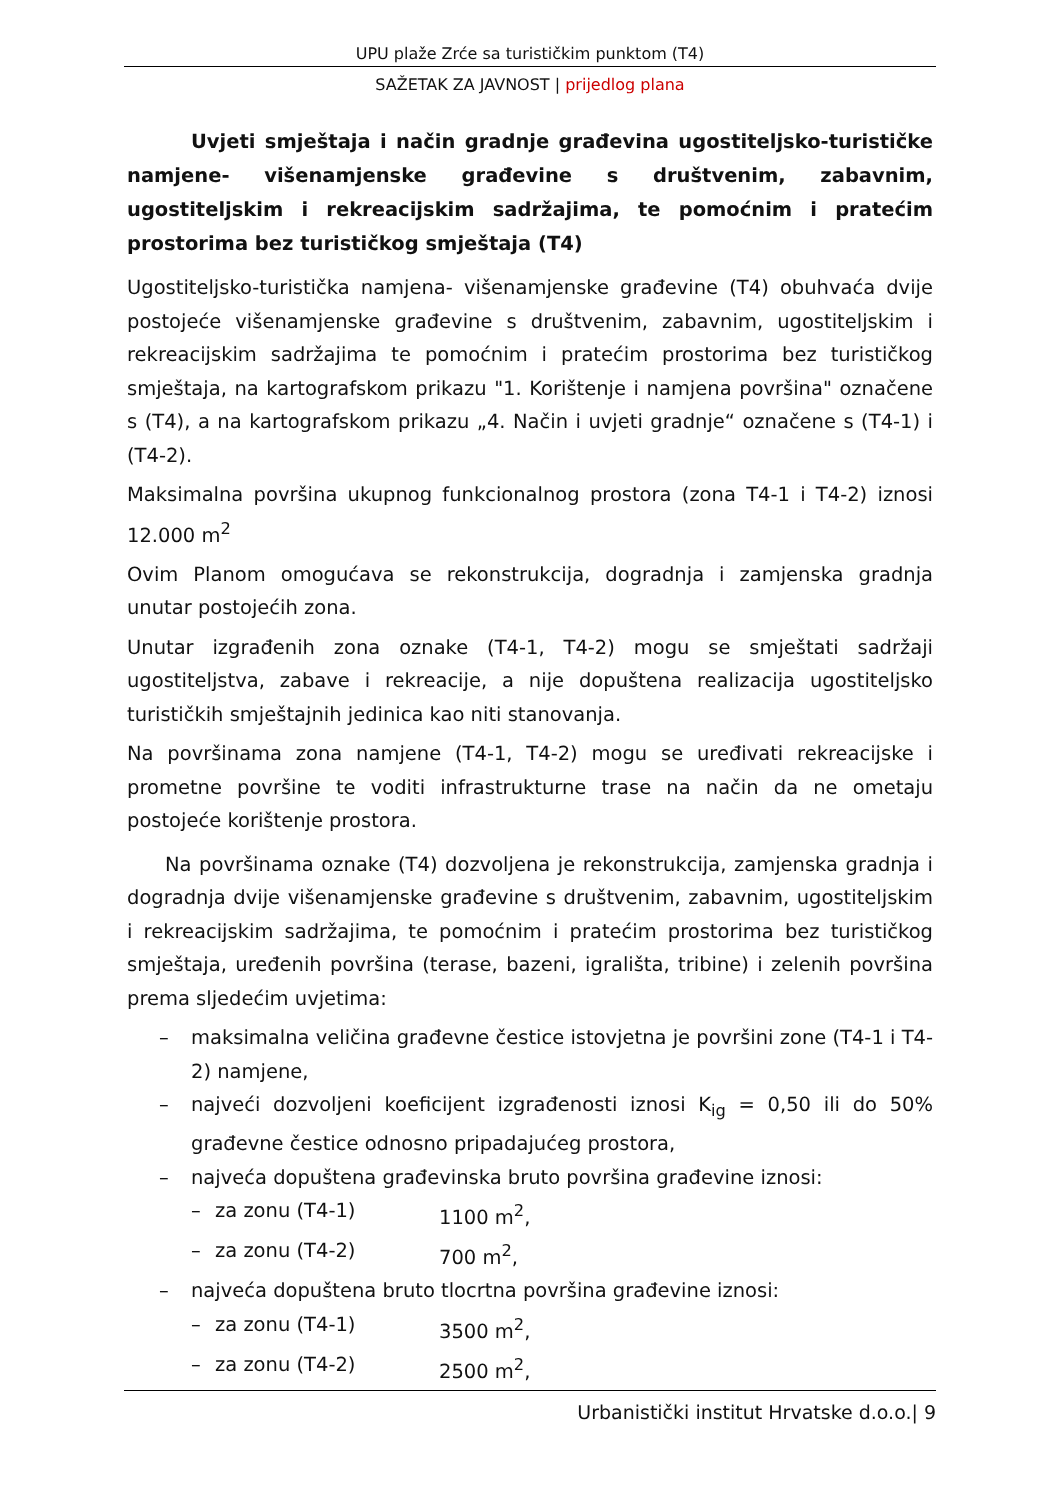UPU plaže Zrće sa turističkim punktom (T4)
SAŽETAK ZA JAVNOST | prijedlog plana
Uvjeti smještaja i način gradnje građevina ugostiteljsko-turističke namjene- višenamjenske građevine s društvenim, zabavnim, ugostiteljskim i rekreacijskim sadržajima, te pomoćnim i pratećim prostorima bez turističkog smještaja (T4)
Ugostiteljsko-turistička namjena- višenamjenske građevine (T4) obuhvaća dvije postojeće višenamjenske građevine s društvenim, zabavnim, ugostiteljskim i rekreacijskim sadržajima te pomoćnim i pratećim prostorima bez turističkog smještaja, na kartografskom prikazu "1. Korištenje i namjena površina" označene s (T4), a na kartografskom prikazu „4. Način i uvjeti gradnje“ označene s (T4-1) i (T4-2).
Maksimalna površina ukupnog funkcionalnog prostora (zona T4-1 i T4-2) iznosi 12.000 m<sup>2</sup>
Ovim Planom omogućava se rekonstrukcija, dogradnja i zamjenska gradnja unutar postojećih zona.
Unutar izgrađenih zona oznake (T4-1, T4-2) mogu se smještati sadržaji ugostiteljstva, zabave i rekreacije, a nije dopuštena realizacija ugostiteljsko turističkih smještajnih jedinica kao niti stanovanja.
Na površinama zona namjene (T4-1, T4-2) mogu se uređivati rekreacijske i prometne površine te voditi infrastrukturne trase na način da ne ometaju postojeće korištenje prostora.
Na površinama oznake (T4) dozvoljena je rekonstrukcija, zamjenska gradnja i dogradnja dvije višenamjenske građevine s društvenim, zabavnim, ugostiteljskim i rekreacijskim sadržajima, te pomoćnim i pratećim prostorima bez turističkog smještaja, uređenih površina (terase, bazeni, igrališta, tribine) i zelenih površina prema sljedećim uvjetima:
– maksimalna veličina građevne čestice istovjetna je površini zone (T4-1 i T4-2) namjene,
– najveći dozvoljeni koeficijent izgrađenosti iznosi K<sub>ig</sub> = 0,50 ili do 50% građevne čestice odnosno pripadajućeg prostora,
– najveća dopuštena građevinska bruto površina građevine iznosi:
– za zonu (T4-1) 1100 m<sup>2</sup>,
– za zonu (T4-2) 700 m<sup>2</sup>,
– najveća dopuštena bruto tlocrtna površina građevine iznosi:
– za zonu (T4-1) 3500 m<sup>2</sup>,
– za zonu (T4-2) 2500 m<sup>2</sup>,
Urbanistički institut Hrvatske d.o.o.| 9